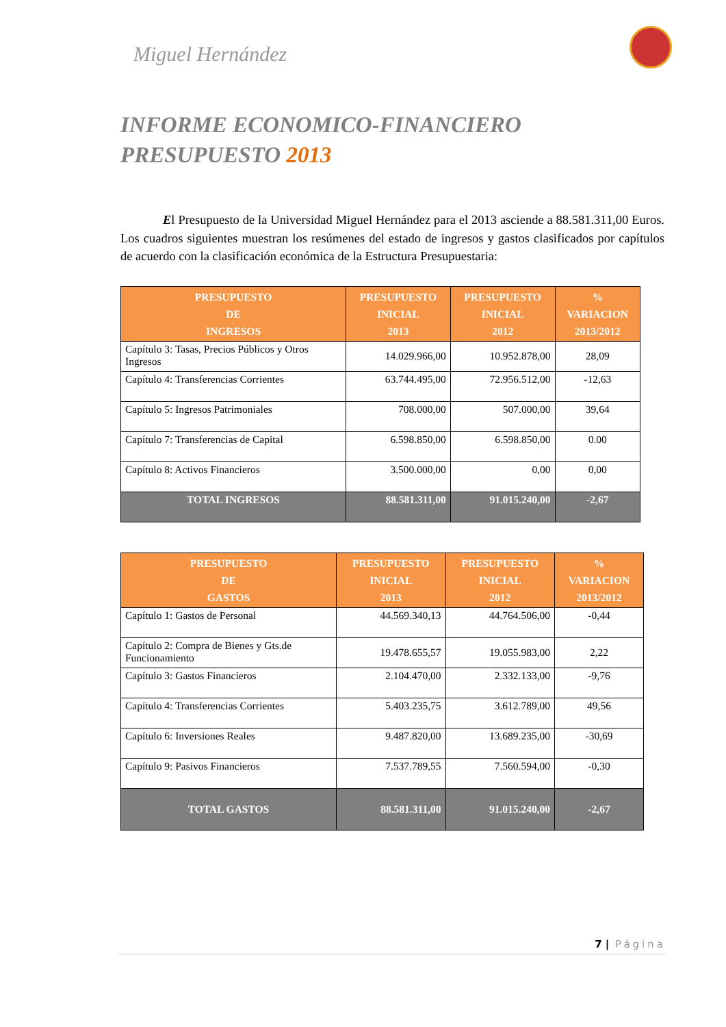Miguel Hernández
INFORME ECONOMICO-FINANCIERO
PRESUPUESTO 2013
El Presupuesto de la Universidad Miguel Hernández para el 2013 asciende a 88.581.311,00 Euros. Los cuadros siguientes muestran los resúmenes del estado de ingresos y gastos clasificados por capítulos de acuerdo con la clasificación económica de la Estructura Presupuestaria:
| PRESUPUESTO DE INGRESOS | PRESUPUESTO INICIAL 2013 | PRESUPUESTO INICIAL 2012 | % VARIACION 2013/2012 |
| --- | --- | --- | --- |
| Capítulo 3: Tasas, Precios Públicos y Otros Ingresos | 14.029.966,00 | 10.952.878,00 | 28,09 |
| Capítulo 4: Transferencias Corrientes | 63.744.495,00 | 72.956.512,00 | -12,63 |
| Capítulo 5: Ingresos Patrimoniales | 708.000,00 | 507.000,00 | 39,64 |
| Capítulo 7: Transferencias de Capital | 6.598.850,00 | 6.598.850,00 | 0.00 |
| Capítulo 8: Activos Financieros | 3.500.000,00 | 0,00 | 0,00 |
| TOTAL INGRESOS | 88.581.311,00 | 91.015.240,00 | -2,67 |
| PRESUPUESTO DE GASTOS | PRESUPUESTO INICIAL 2013 | PRESUPUESTO INICIAL 2012 | % VARIACION 2013/2012 |
| --- | --- | --- | --- |
| Capítulo 1: Gastos de Personal | 44.569.340,13 | 44.764.506,00 | -0,44 |
| Capítulo 2: Compra de Bienes y Gts.de Funcionamiento | 19.478.655,57 | 19.055.983,00 | 2,22 |
| Capítulo 3: Gastos Financieros | 2.104.470,00 | 2.332.133,00 | -9,76 |
| Capítulo 4: Transferencias Corrientes | 5.403.235,75 | 3.612.789,00 | 49,56 |
| Capítulo 6: Inversiones Reales | 9.487.820,00 | 13.689.235,00 | -30,69 |
| Capítulo 9: Pasivos Financieros | 7.537.789,55 | 7.560.594,00 | -0,30 |
| TOTAL GASTOS | 88.581.311,00 | 91.015.240,00 | -2,67 |
7 | Página